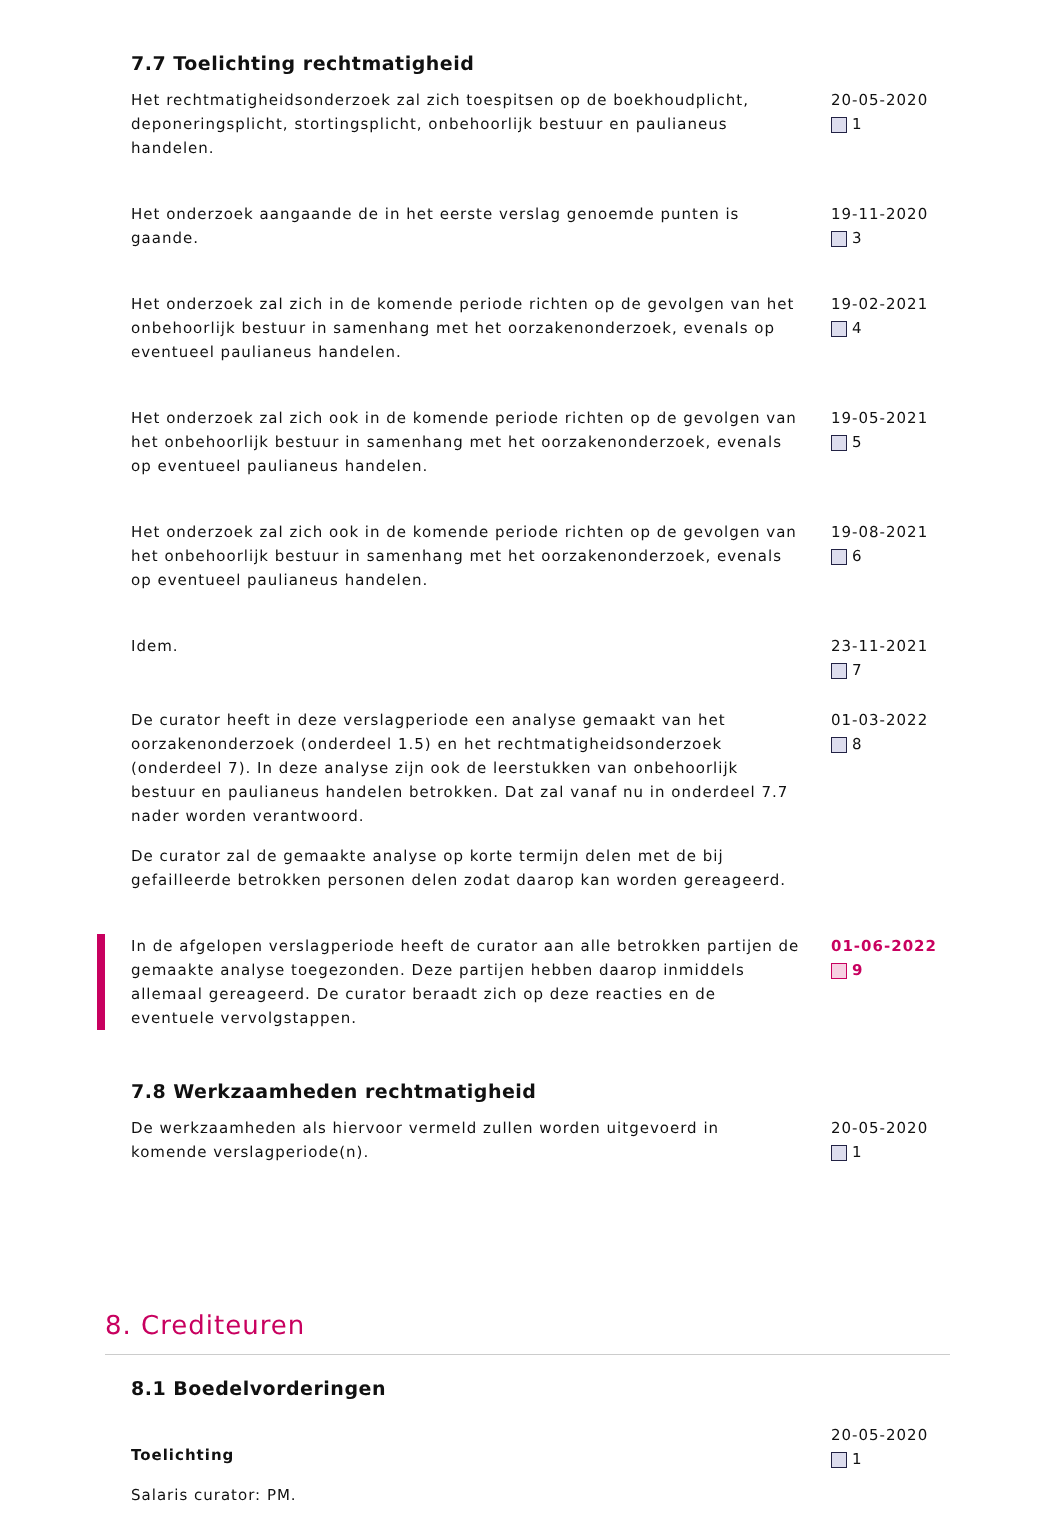7.7 Toelichting rechtmatigheid
Het rechtmatigheidsonderzoek zal zich toespitsen op de boekhoudplicht, deponeringsplicht, stortingsplicht, onbehoorlijk bestuur en paulianeus handelen.
20-05-2020
1
Het onderzoek aangaande de in het eerste verslag genoemde punten is gaande.
19-11-2020
3
Het onderzoek zal zich in de komende periode richten op de gevolgen van het onbehoorlijk bestuur in samenhang met het oorzakenonderzoek, evenals op eventueel paulianeus handelen.
19-02-2021
4
Het onderzoek zal zich ook in de komende periode richten op de gevolgen van het onbehoorlijk bestuur in samenhang met het oorzakenonderzoek, evenals op eventueel paulianeus handelen.
19-05-2021
5
Het onderzoek zal zich ook in de komende periode richten op de gevolgen van het onbehoorlijk bestuur in samenhang met het oorzakenonderzoek, evenals op eventueel paulianeus handelen.
19-08-2021
6
Idem. 23-11-2021
7
De curator heeft in deze verslagperiode een analyse gemaakt van het oorzakenonderzoek (onderdeel 1.5) en het rechtmatigheidsonderzoek (onderdeel 7). In deze analyse zijn ook de leerstukken van onbehoorlijk bestuur en paulianeus handelen betrokken. Dat zal vanaf nu in onderdeel 7.7 nader worden verantwoord.
De curator zal de gemaakte analyse op korte termijn delen met de bij gefailleerde betrokken personen delen zodat daarop kan worden gereageerd.
01-03-2022
8
In de afgelopen verslagperiode heeft de curator aan alle betrokken partijen de gemaakte analyse toegezonden. Deze partijen hebben daarop inmiddels allemaal gereageerd. De curator beraadt zich op deze reacties en de eventuele vervolgstappen.
01-06-2022
9
7.8 Werkzaamheden rechtmatigheid
De werkzaamheden als hiervoor vermeld zullen worden uitgevoerd in komende verslagperiode(n).
20-05-2020
1
8. Crediteuren
8.1 Boedelvorderingen
Toelichting
Salaris curator: PM.
20-05-2020
1